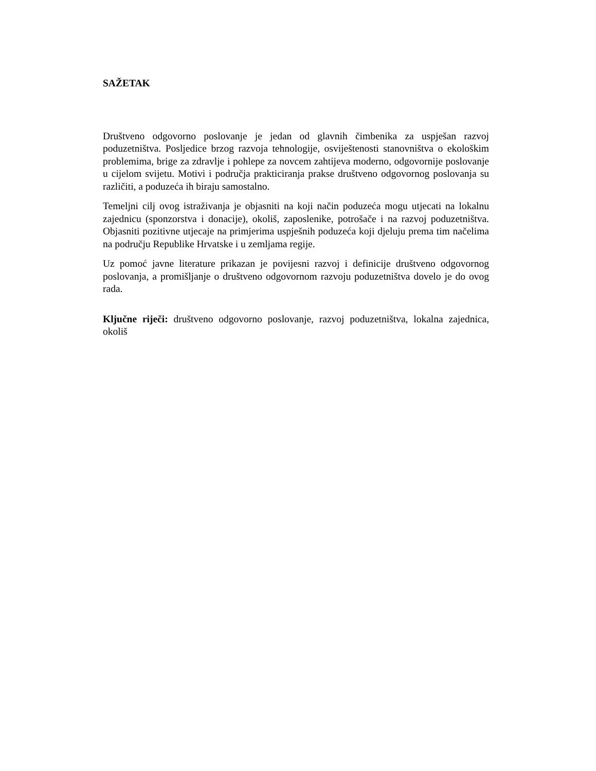SAŽETAK
Društveno odgovorno poslovanje je jedan od glavnih čimbenika za uspješan razvoj poduzetništva. Posljedice brzog razvoja tehnologije, osviještenosti stanovništva o ekološkim problemima, brige za zdravlje i pohlepe za novcem zahtijeva moderno, odgovornije poslovanje u cijelom svijetu. Motivi i područja prakticiranja prakse društveno odgovornog poslovanja su različiti, a poduzeća ih biraju samostalno.
Temeljni cilj ovog istraživanja je objasniti na koji način poduzeća mogu utjecati na lokalnu zajednicu (sponzorstva i donacije), okoliš, zaposlenike, potrošače i na razvoj poduzetništva. Objasniti pozitivne utjecaje na primjerima uspješnih poduzeća koji djeluju prema tim načelima na području Republike Hrvatske i u zemljama regije.
Uz pomoć javne literature prikazan je povijesni razvoj i definicije društveno odgovornog poslovanja, a promišljanje o društveno odgovornom razvoju poduzetništva dovelo je do ovog rada.
Ključne riječi: društveno odgovorno poslovanje, razvoj poduzetništva, lokalna zajednica, okoliš